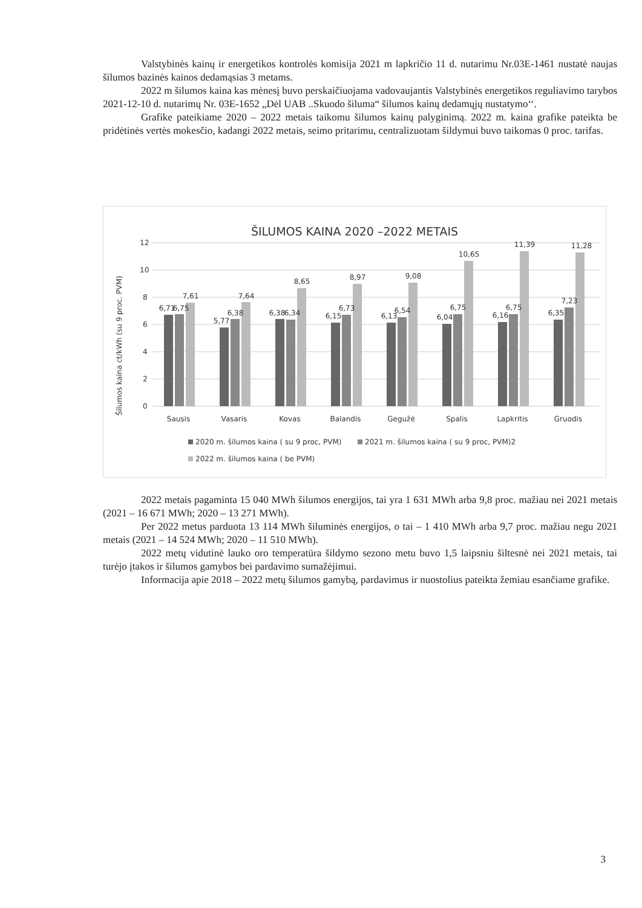Valstybinės kainų ir energetikos kontrolės komisija 2021 m lapkričio 11 d. nutarimu Nr.03E-1461 nustatė naujas šilumos bazinės kainos dedamąsias 3 metams.
2022 m šilumos kaina kas mėnesį buvo perskaičiuojama vadovaujantis Valstybinės energetikos reguliavimo tarybos 2021-12-10 d. nutarimų Nr. 03E-1652 „Dėl UAB ..Skuodo šiluma“ šilumos kainų dedamųjų nustatymo‘‘.
Grafike pateikiame 2020 – 2022 metais taikomu šilumos kainų palyginimą. 2022 m. kaina grafike pateikta be pridėtinės vertės mokesčio, kadangi 2022 metais, seimo pritarimu, centralizuotam šildymui buvo taikomas 0 proc. tarifas.
ŠILUMOS KAINA 2020 –2022 METAIS
Šilumos kaina ct/kWh (su 9 proc. PVM)
12
10
8
6
4
2
0
6,71
6,75
7,61
5,77
6,38
7,64
6,38
6,34
8,65
6,15
6,73
8,97
6,13
6,54
9,08
6,04
6,75
10,65
6,16
6,75
11,39
6,35
7,23
11,28
Sausis
Vasaris
Kovas
Balandis
Gegužė
Spalis
Lapkritis
Gruodis
2020 m. šilumos kaina ( su 9 proc, PVM)
2021 m. šilumos kaina ( su 9 proc, PVM)2
2022 m. šilumos kaina ( be PVM)
2022 metais pagaminta 15 040 MWh šilumos energijos, tai yra 1 631 MWh arba 9,8 proc. mažiau nei 2021 metais (2021 – 16 671 MWh; 2020 – 13 271 MWh).
Per 2022 metus parduota 13 114 MWh šiluminės energijos, o tai – 1 410 MWh arba 9,7 proc. mažiau negu 2021 metais (2021 – 14 524 MWh; 2020 – 11 510 MWh).
2022 metų vidutinė lauko oro temperatūra šildymo sezono metu buvo 1,5 laipsniu šiltesnė nei 2021 metais, tai turėjo įtakos ir šilumos gamybos bei pardavimo sumažėjimui.
Informacija apie 2018 – 2022 metų šilumos gamybą, pardavimus ir nuostolius pateikta žemiau esančiame grafike.
3